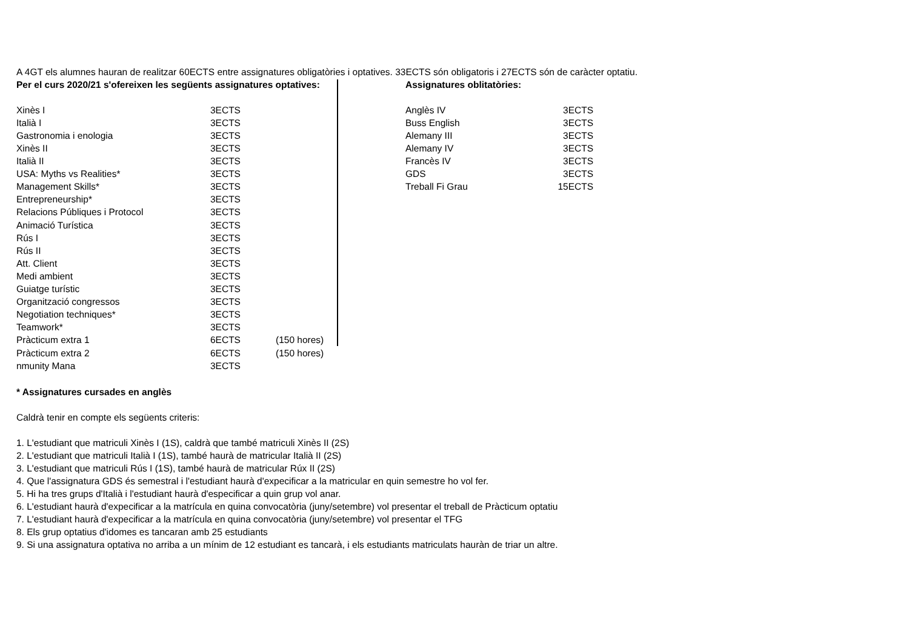A 4GT els alumnes hauran de realitzar 60ECTS entre assignatures obligatòries i optatives. 33ECTS són obligatoris i 27ECTS són de caràcter optatiu.
| Per el curs 2020/21 s'ofereixen les següents assignatures optatives: | | |
| Xinès I | 3ECTS | |
| Italià I | 3ECTS | |
| Gastronomia i enologia | 3ECTS | |
| Xinès II | 3ECTS | |
| Italià II | 3ECTS | |
| USA: Myths vs Realities* | 3ECTS | |
| Management Skills* | 3ECTS | |
| Entrepreneurship* | 3ECTS | |
| Relacions Públiques i Protocol | 3ECTS | |
| Animació Turística | 3ECTS | |
| Rús I | 3ECTS | |
| Rús II | 3ECTS | |
| Att. Client | 3ECTS | |
| Medi ambient | 3ECTS | |
| Guiatge turístic | 3ECTS | |
| Organització congressos | 3ECTS | |
| Negotiation techniques* | 3ECTS | |
| Teamwork* | 3ECTS | |
| Pràcticum extra 1 | 6ECTS | (150 hores) |
| Pràcticum extra 2 | 6ECTS | (150 hores) |
| nmunity Mana | 3ECTS | |
| Assignatures oblitatòries: | |
| Anglès IV | 3ECTS |
| Buss English | 3ECTS |
| Alemany III | 3ECTS |
| Alemany IV | 3ECTS |
| Francès IV | 3ECTS |
| GDS | 3ECTS |
| Treball Fi Grau | 15ECTS |
* Assignatures cursades en anglès
Caldrà tenir en compte els següents criteris:
1. L'estudiant que matriculi Xinès I (1S), caldrà que també matriculi Xinès II (2S)
2. L'estudiant que matriculi Italià I (1S), també haurà de matricular Italià II (2S)
3. L'estudiant que matriculi Rús I (1S), també haurà de matricular Rúx II (2S)
4. Que l'assignatura GDS és semestral i l'estudiant haurà d'expecificar a la matricular en quin semestre ho vol fer.
5. Hi ha tres grups d'Italià i l'estudiant haurà d'especificar a quin grup vol anar.
6. L'estudiant haurà d'expecificar a la matrícula en quina convocatòria (juny/setembre) vol presentar el treball de Pràcticum optatiu
7. L'estudiant haurà d'expecificar a la matrícula en quina convocatòria (juny/setembre) vol presentar el TFG
8. Els grup optatius d'idomes es tancaran amb 25 estudiants
9. Si una assignatura optativa no arriba a un mínim de 12 estudiant es tancarà, i els estudiants matriculats hauràn de triar un altre.